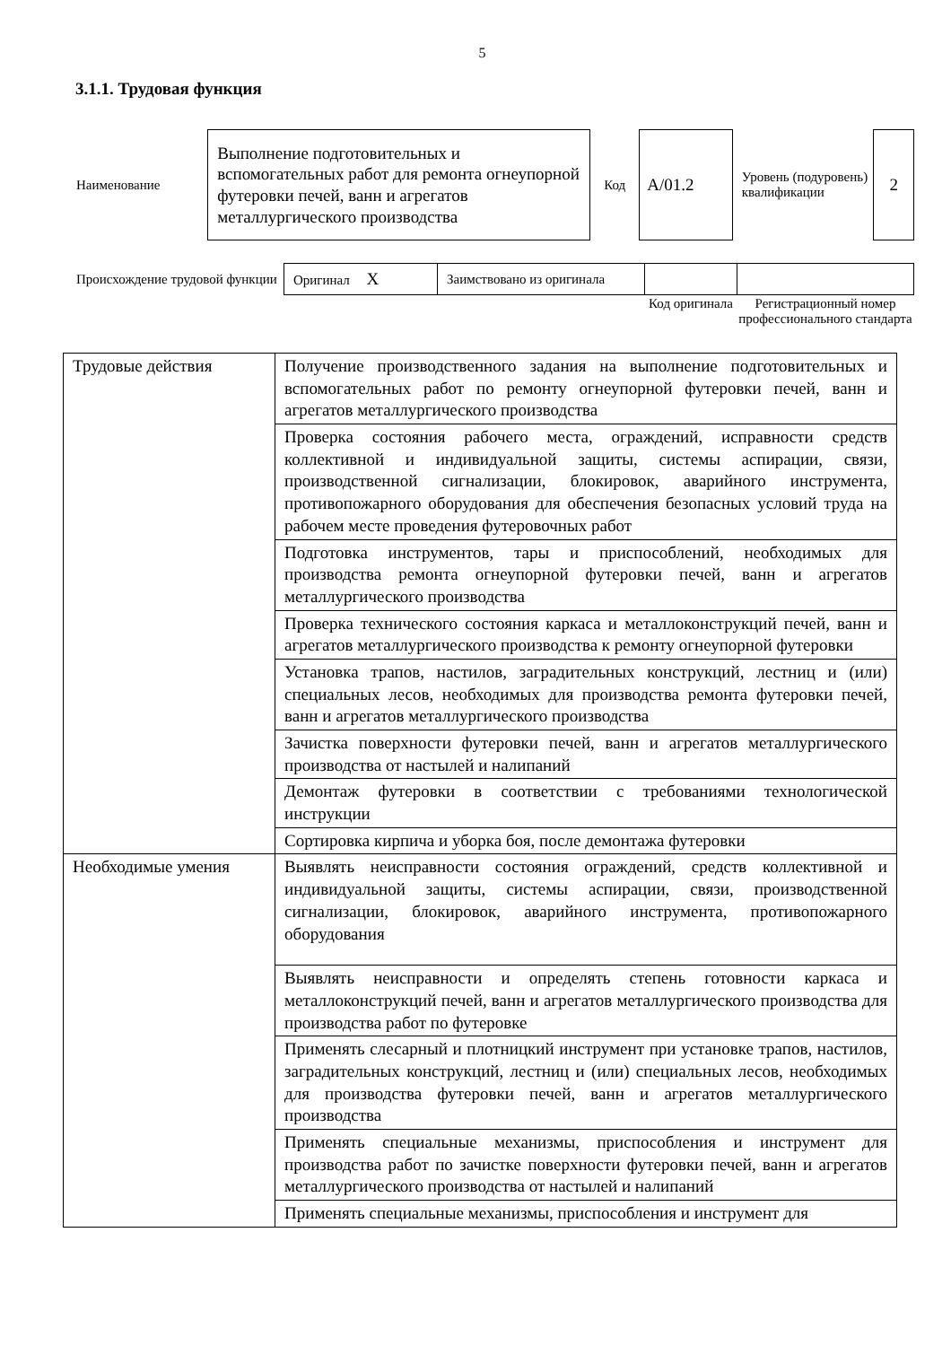5
3.1.1. Трудовая функция
| Наименование | Выполнение подготовительных и вспомогательных работ для ремонта огнеупорной футеровки печей, ванн и агрегатов металлургического производства | Код | А/01.2 | Уровень (подуровень) квалификации | 2 |
| Происхождение трудовой функции | Оригинал X | Заимствовано из оригинала | | |
| | | | Код оригинала | Регистрационный номер профессионального стандарта |
| Трудовые действия | Получение производственного задания на выполнение подготовительных и вспомогательных работ по ремонту огнеупорной футеровки печей, ванн и агрегатов металлургического производства |
| | Проверка состояния рабочего места, ограждений, исправности средств коллективной и индивидуальной защиты, системы аспирации, связи, производственной сигнализации, блокировок, аварийного инструмента, противопожарного оборудования для обеспечения безопасных условий труда на рабочем месте проведения футеровочных работ |
| | Подготовка инструментов, тары и приспособлений, необходимых для производства ремонта огнеупорной футеровки печей, ванн и агрегатов металлургического производства |
| | Проверка технического состояния каркаса и металлоконструкций печей, ванн и агрегатов металлургического производства к ремонту огнеупорной футеровки |
| | Установка трапов, настилов, заградительных конструкций, лестниц и (или) специальных лесов, необходимых для производства ремонта футеровки печей, ванн и агрегатов металлургического производства |
| | Зачистка поверхности футеровки печей, ванн и агрегатов металлургического производства от настылей и налипаний |
| | Демонтаж футеровки в соответствии с требованиями технологической инструкции |
| | Сортировка кирпича и уборка боя, после демонтажа футеровки |
| Необходимые умения | Выявлять неисправности состояния ограждений, средств коллективной и индивидуальной защиты, системы аспирации, связи, производственной сигнализации, блокировок, аварийного инструмента, противопожарного оборудования |
| | Выявлять неисправности и определять степень готовности каркаса и металлоконструкций печей, ванн и агрегатов металлургического производства для производства работ по футеровке |
| | Применять слесарный и плотницкий инструмент при установке трапов, настилов, заградительных конструкций, лестниц и (или) специальных лесов, необходимых для производства футеровки печей, ванн и агрегатов металлургического производства |
| | Применять специальные механизмы, приспособления и инструмент для производства работ по зачистке поверхности футеровки печей, ванн и агрегатов металлургического производства от настылей и налипаний |
| | Применять специальные механизмы, приспособления и инструмент для |